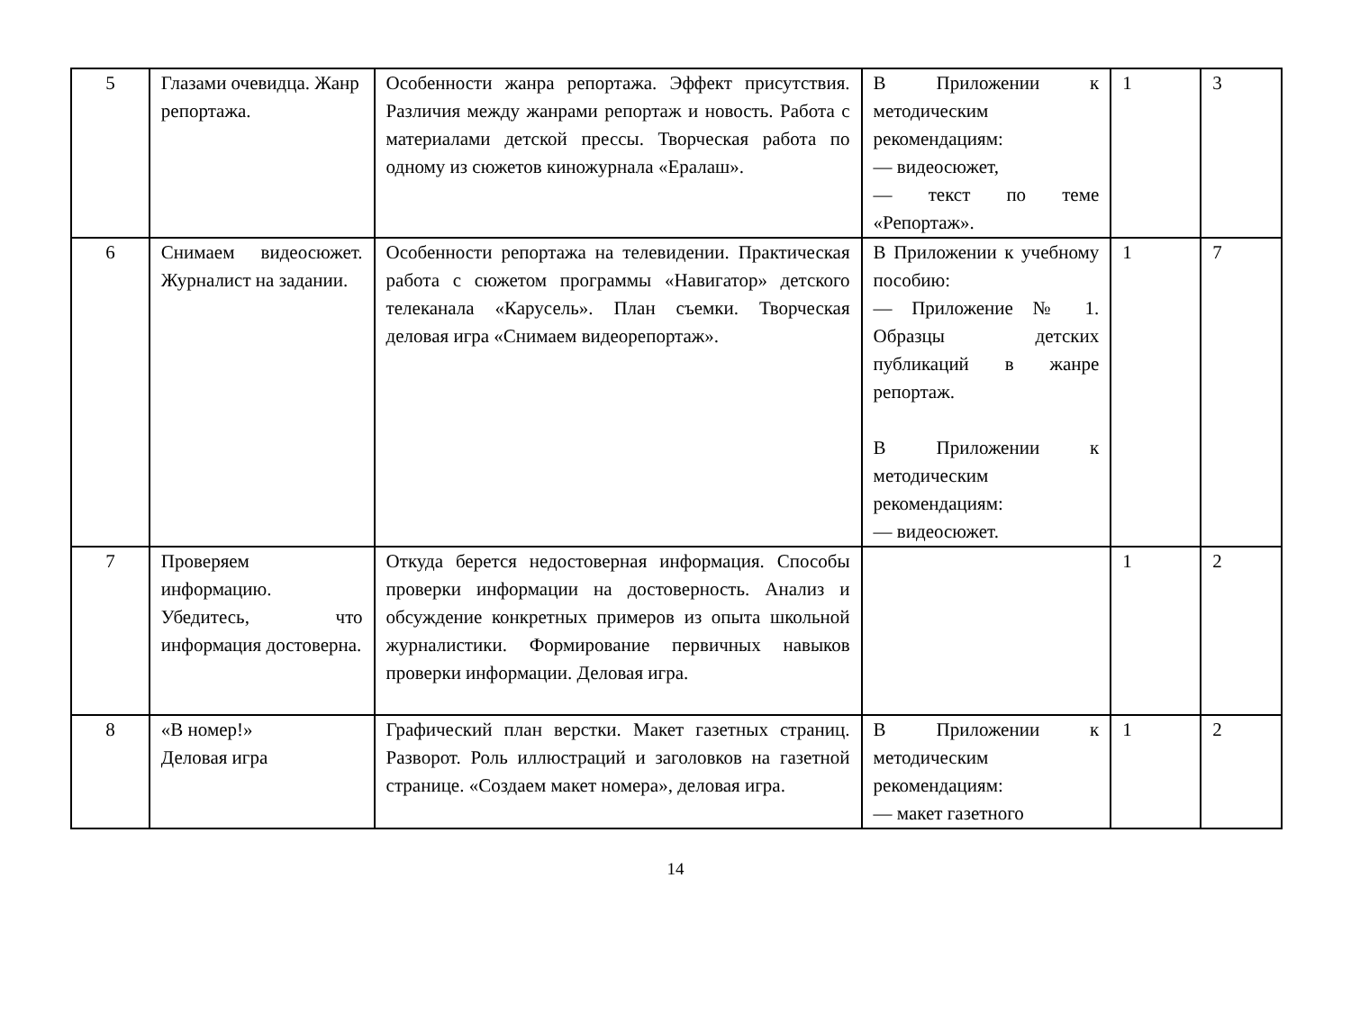| 5 | Глазами очевидца. Жанр репортажа. | Особенности жанра репортажа. Эффект присутствия. Различия между жанрами репортаж и новость. Работа с материалами детской прессы. Творческая работа по одному из сюжетов киножурнала «Ералаш». | В Приложении к методическим рекомендациям: — видеосюжет, — текст по теме «Репортаж». | 1 | 3 |
| 6 | Снимаем видеосюжет. Журналист на задании. | Особенности репортажа на телевидении. Практическая работа с сюжетом программы «Навигатор» детского телеканала «Карусель». План съемки. Творческая деловая игра «Снимаем видеорепортаж». | В Приложении к учебному пособию: — Приложение № 1. Образцы детских публикаций в жанре репортаж. В Приложении к методическим рекомендациям: — видеосюжет. | 1 | 7 |
| 7 | Проверяем информацию. Убедитесь, что информация достоверна. | Откуда берется недостоверная информация. Способы проверки информации на достоверность. Анализ и обсуждение конкретных примеров из опыта школьной журналистики. Формирование первичных навыков проверки информации. Деловая игра. | | 1 | 2 |
| 8 | «В номер!» Деловая игра | Графический план верстки. Макет газетных страниц. Разворот. Роль иллюстраций и заголовков на газетной странице. «Создаем макет номера», деловая игра. | В Приложении к методическим рекомендациям: — макет газетного | 1 | 2 |
14